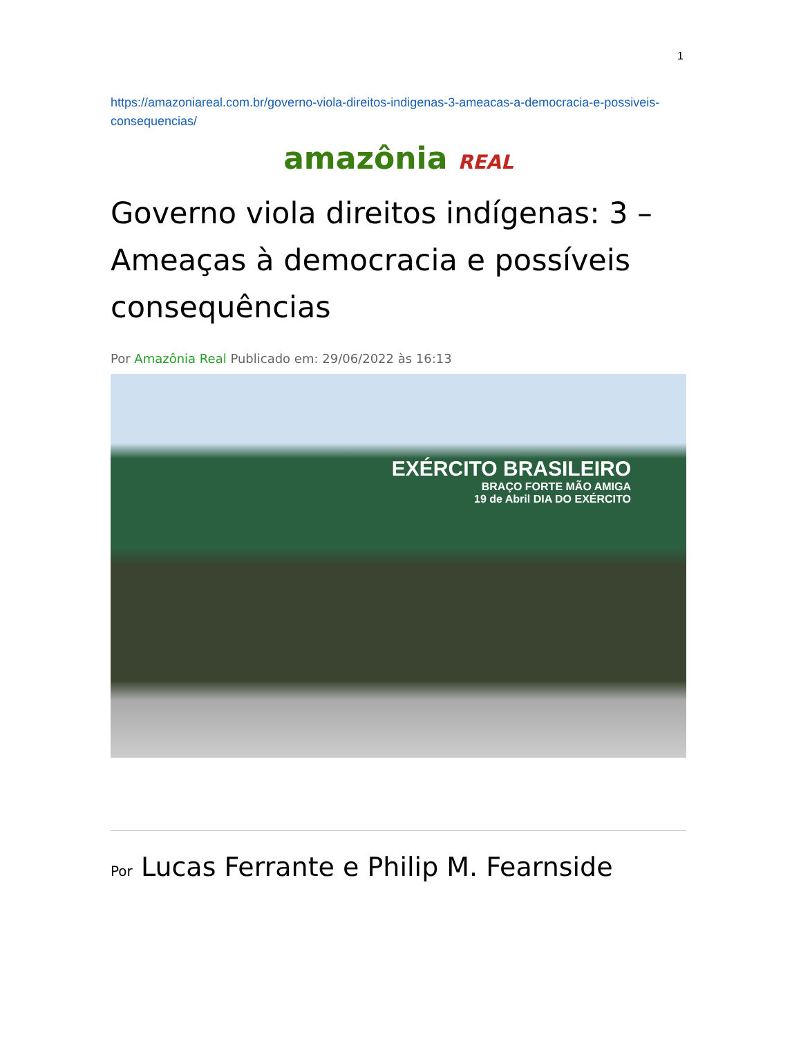1
https://amazoniareal.com.br/governo-viola-direitos-indigenas-3-ameacas-a-democracia-e-possiveis-consequencias/
amazônia REAL
Governo viola direitos indígenas: 3 – Ameaças à democracia e possíveis consequências
Por Amazônia Real Publicado em: 29/06/2022 às 16:13
EXÉRCITO BRASILEIRO
BRAÇO FORTE MÃO AMIGA
19 de Abril DIA DO EXÉRCITO
Por Lucas Ferrante e Philip M. Fearnside